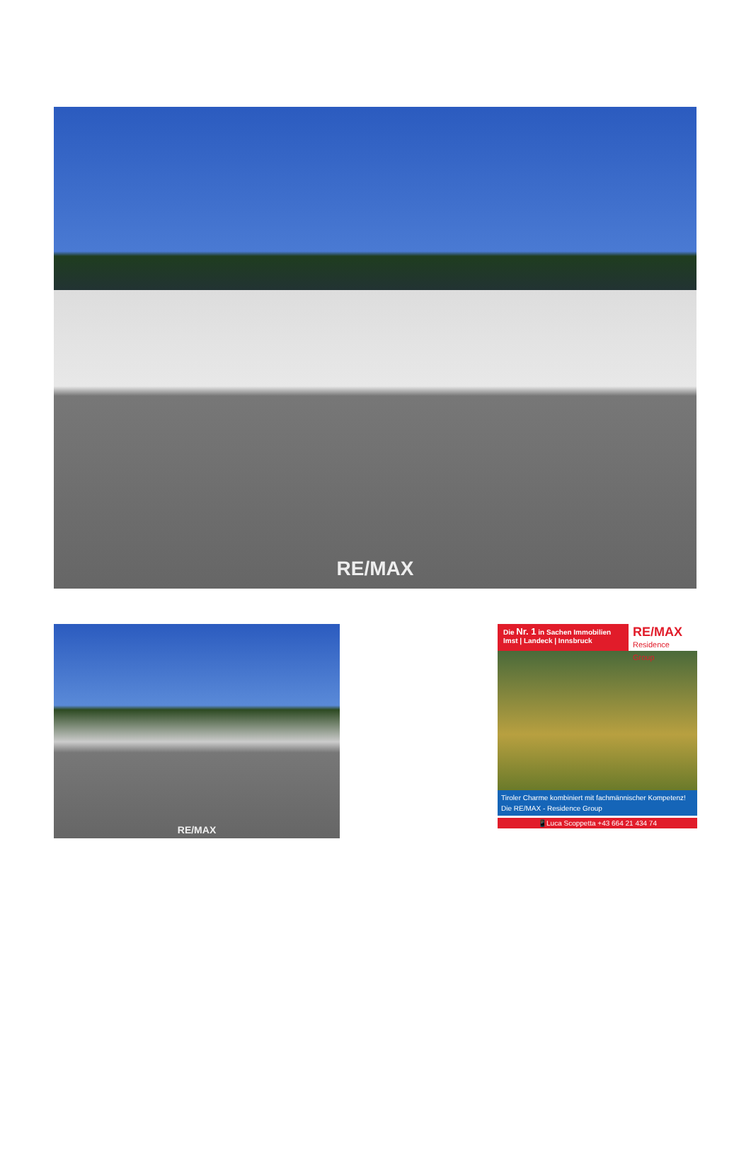RE/MAX
RE/MAX
Die Nr. 1 in Sachen Immobilien
Imst | Landeck | Innsbruck
RE/MAX
Residence Group
Tiroler Charme kombiniert mit fachmännischer Kompetenz!
Die RE/MAX - Residence Group
📱Luca Scoppetta +43 664 21 434 74